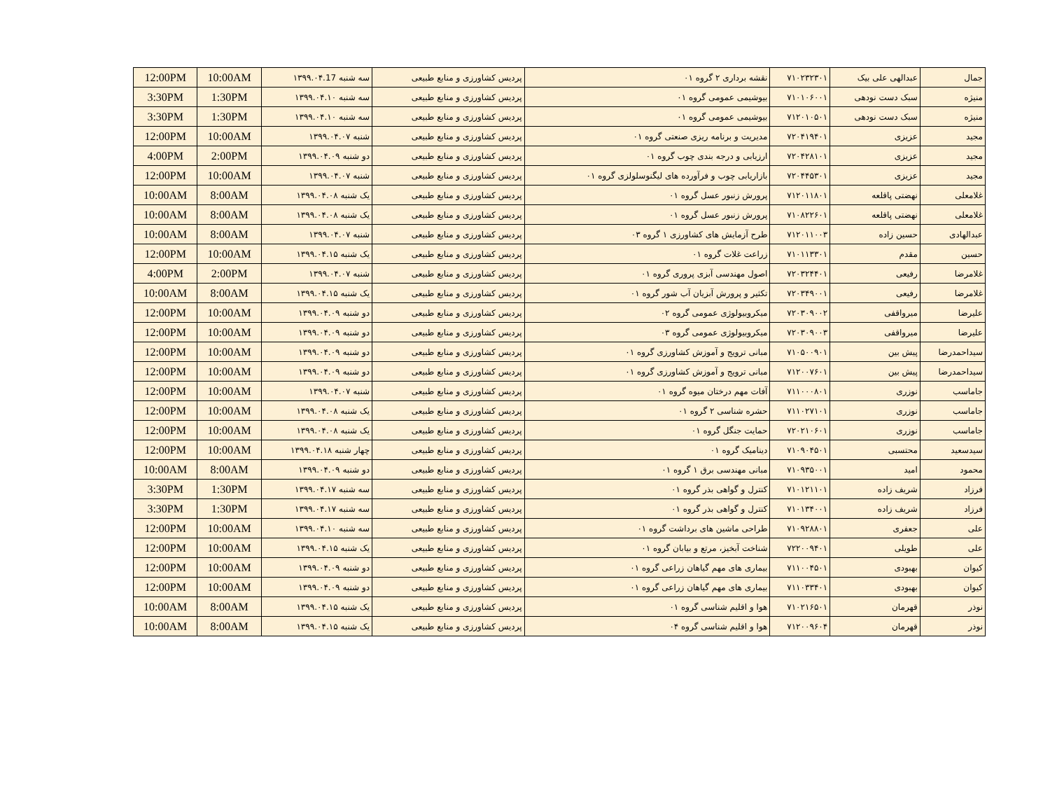| جمال | عبدالهی علی بیک | ۷۱۰۲۳۲۳۰۱ | نقشه برداری ۲ گروه ۰۱ | پردیس کشاورزی و منابع طبیعی | سه شنبه ۱۳۹۹.۰۴.17 | 10:00AM | 12:00PM |
| منیژه | سبک دست نودهی | ۷۱۰۱۰۶۰۰۱ | بیوشیمی عمومی گروه ۰۱ | پردیس کشاورزی و منابع طبیعی | سه شنبه ۱۳۹۹.۰۴.۱۰ | 1:30PM | 3:30PM |
| منیژه | سبک دست نودهی | ۷۱۲۰۱۰۵۰۱ | بیوشیمی عمومی گروه ۰۱ | پردیس کشاورزی و منابع طبیعی | سه شنبه ۱۳۹۹.۰۴.۱۰ | 1:30PM | 3:30PM |
| مجید | عزیزی | ۷۲۰۴۱۹۴۰۱ | مدیریت و برنامه ریزی صنعتی گروه ۰۱ | پردیس کشاورزی و منابع طبیعی | شنبه ۱۳۹۹.۰۴.۰۷ | 10:00AM | 12:00PM |
| مجید | عزیزی | ۷۲۰۴۲۸۱۰۱ | ارزیابی و درجه بندی چوب گروه ۰۱ | پردیس کشاورزی و منابع طبیعی | دو شنبه ۱۳۹۹.۰۴.۰۹ | 2:00PM | 4:00PM |
| مجید | عزیزی | ۷۲۰۴۴۵۳۰۱ | بازاریابی چوب و فرآورده های لیگنوسلولزی گروه ۰۱ | پردیس کشاورزی و منابع طبیعی | شنبه ۱۳۹۹.۰۴.۰۷ | 10:00AM | 12:00PM |
| غلامعلی | نهضتی پاقلعه | ۷۱۲۰۱۱۸۰۱ | پرورش زنبور عسل گروه ۰۱ | پردیس کشاورزی و منابع طبیعی | یک شنبه ۱۳۹۹.۰۴.۰۸ | 8:00AM | 10:00AM |
| غلامعلی | نهضتی پاقلعه | ۷۱۰۸۲۲۶۰۱ | پرورش زنبور عسل گروه ۰۱ | پردیس کشاورزی و منابع طبیعی | یک شنبه ۱۳۹۹.۰۴.۰۸ | 8:00AM | 10:00AM |
| عبدالهادی | حسین زاده | ۷۱۲۰۱۱۰۰۳ | طرح آزمایش های کشاورزی ۱ گروه ۰۳ | پردیس کشاورزی و منابع طبیعی | شنبه ۱۳۹۹.۰۴.۰۷ | 8:00AM | 10:00AM |
| حسین | مقدم | ۷۱۰۱۱۳۳۰۱ | زراعت غلات گروه ۰۱ | پردیس کشاورزی و منابع طبیعی | یک شنبه ۱۳۹۹.۰۴.۱۵ | 10:00AM | 12:00PM |
| غلامرضا | رفیعی | ۷۲۰۳۲۴۴۰۱ | اصول مهندسی آبزی پروری گروه ۰۱ | پردیس کشاورزی و منابع طبیعی | شنبه ۱۳۹۹.۰۴.۰۷ | 2:00PM | 4:00PM |
| غلامرضا | رفیعی | ۷۲۰۳۴۹۰۰۱ | تکثیر و پرورش آبزیان آب شور گروه ۰۱ | پردیس کشاورزی و منابع طبیعی | یک شنبه ۱۳۹۹.۰۴.۱۵ | 8:00AM | 10:00AM |
| علیرضا | میرواقفی | ۷۲۰۳۰۹۰۰۲ | میکروبیولوژی عمومی گروه ۰۲ | پردیس کشاورزی و منابع طبیعی | دو شنبه ۱۳۹۹.۰۴.۰۹ | 10:00AM | 12:00PM |
| علیرضا | میرواقفی | ۷۲۰۳۰۹۰۰۳ | میکروبیولوژی عمومی گروه ۰۳ | پردیس کشاورزی و منابع طبیعی | دو شنبه ۱۳۹۹.۰۴.۰۹ | 10:00AM | 12:00PM |
| سیداحمدرضا | پیش بین | ۷۱۰۵۰۰۹۰۱ | مبانی ترویج و آموزش کشاورزی گروه ۰۱ | پردیس کشاورزی و منابع طبیعی | دو شنبه ۱۳۹۹.۰۴.۰۹ | 10:00AM | 12:00PM |
| سیداحمدرضا | پیش بین | ۷۱۲۰۰۷۶۰۱ | مبانی ترویج و آموزش کشاورزی گروه ۰۱ | پردیس کشاورزی و منابع طبیعی | دو شنبه ۱۳۹۹.۰۴.۰۹ | 10:00AM | 12:00PM |
| جاماسب | نوزری | ۷۱۱۰۰۰۸۰۱ | آفات مهم درختان میوه گروه ۰۱ | پردیس کشاورزی و منابع طبیعی | شنبه ۱۳۹۹.۰۴.۰۷ | 10:00AM | 12:00PM |
| جاماسب | نوزری | ۷۱۱۰۲۷۱۰۱ | حشره شناسی ۲ گروه ۰۱ | پردیس کشاورزی و منابع طبیعی | یک شنبه ۱۳۹۹.۰۴.۰۸ | 10:00AM | 12:00PM |
| جاماسب | نوزری | ۷۲۰۲۱۰۶۰۱ | حمایت جنگل گروه ۰۱ | پردیس کشاورزی و منابع طبیعی | یک شنبه ۱۳۹۹.۰۴.۰۸ | 10:00AM | 12:00PM |
| سیدسعید | محتسبی | ۷۱۰۹۰۴۵۰۱ | دینامیک گروه ۰۱ | پردیس کشاورزی و منابع طبیعی | چهار شنبه ۱۳۹۹.۰۴.۱۸ | 10:00AM | 12:00PM |
| محمود | امید | ۷۱۰۹۳۵۰۰۱ | مبانی مهندسی برق ۱ گروه ۰۱ | پردیس کشاورزی و منابع طبیعی | دو شنبه ۱۳۹۹.۰۴.۰۹ | 8:00AM | 10:00AM |
| فرزاد | شریف زاده | ۷۱۰۱۲۱۱۰۱ | کنترل و گواهی بذر گروه ۰۱ | پردیس کشاورزی و منابع طبیعی | سه شنبه ۱۳۹۹.۰۴.۱۷ | 1:30PM | 3:30PM |
| فرزاد | شریف زاده | ۷۱۰۱۳۴۰۰۱ | کنترل و گواهی بذر گروه ۰۱ | پردیس کشاورزی و منابع طبیعی | سه شنبه ۱۳۹۹.۰۴.۱۷ | 1:30PM | 3:30PM |
| علی | جعفری | ۷۱۰۹۲۸۸۰۱ | طراحی ماشین های برداشت گروه ۰۱ | پردیس کشاورزی و منابع طبیعی | سه شنبه ۱۳۹۹.۰۴.۱۰ | 10:00AM | 12:00PM |
| علی | طویلی | ۷۲۲۰۰۹۴۰۱ | شناخت آبخیز، مرتع و بیابان گروه ۰۱ | پردیس کشاورزی و منابع طبیعی | یک شنبه ۱۳۹۹.۰۴.۱۵ | 10:00AM | 12:00PM |
| کیوان | بهبودی | ۷۱۱۰۰۴۵۰۱ | بیماری های مهم گیاهان زراعی گروه ۰۱ | پردیس کشاورزی و منابع طبیعی | دو شنبه ۱۳۹۹.۰۴.۰۹ | 10:00AM | 12:00PM |
| کیوان | بهبودی | ۷۱۱۰۳۳۴۰۱ | بیماری های مهم گیاهان زراعی گروه ۰۱ | پردیس کشاورزی و منابع طبیعی | دو شنبه ۱۳۹۹.۰۴.۰۹ | 10:00AM | 12:00PM |
| نوذر | قهرمان | ۷۱۰۲۱۶۵۰۱ | هوا و اقلیم شناسی گروه ۰۱ | پردیس کشاورزی و منابع طبیعی | یک شنبه ۱۳۹۹.۰۴.۱۵ | 8:00AM | 10:00AM |
| نوذر | قهرمان | ۷۱۲۰۰۹۶۰۴ | هوا و اقلیم شناسی گروه ۰۴ | پردیس کشاورزی و منابع طبیعی | یک شنبه ۱۳۹۹.۰۴.۱۵ | 8:00AM | 10:00AM |